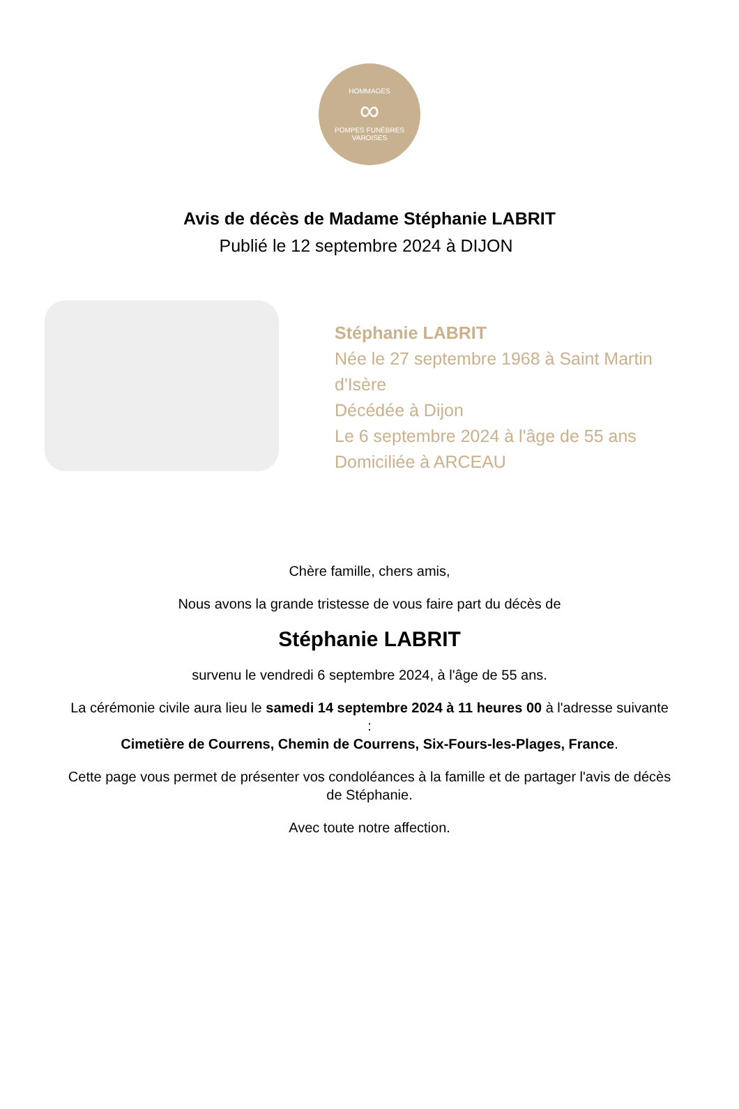HOMMAGES
∞
POMPES FUNÈBRES VAROISES
Avis de décès de Madame Stéphanie LABRIT
Publié le 12 septembre 2024 à DIJON
Stéphanie LABRIT
Née le 27 septembre 1968 à Saint Martin d'Isère
Décédée à Dijon
Le 6 septembre 2024 à l'âge de 55 ans
Domiciliée à ARCEAU
Chère famille, chers amis,
Nous avons la grande tristesse de vous faire part du décès de
Stéphanie LABRIT
survenu le vendredi 6 septembre 2024, à l'âge de 55 ans.
La cérémonie civile aura lieu le samedi 14 septembre 2024 à 11 heures 00 à l'adresse suivante :
Cimetière de Courrens, Chemin de Courrens, Six-Fours-les-Plages, France.
Cette page vous permet de présenter vos condoléances à la famille et de partager l'avis de décès de Stéphanie.
Avec toute notre affection.